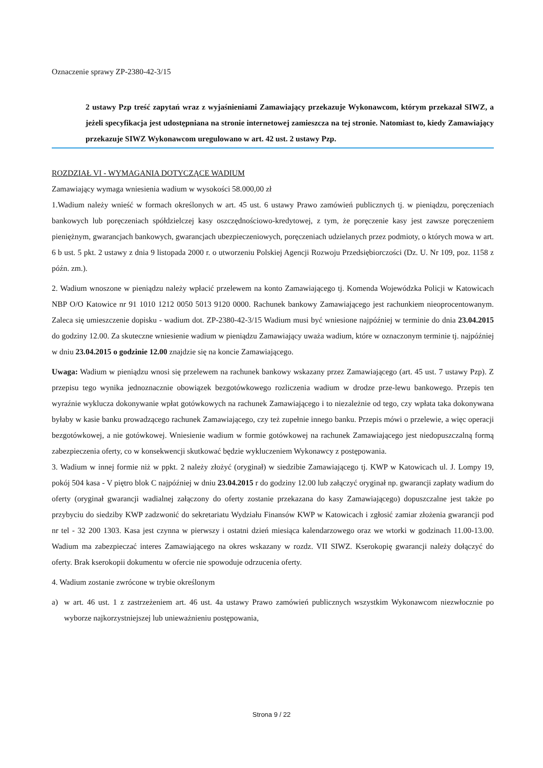Oznaczenie sprawy ZP-2380-42-3/15
2 ustawy Pzp treść zapytań wraz z wyjaśnieniami Zamawiający przekazuje Wykonawcom, którym przekazał SIWZ, a jeżeli specyfikacja jest udostępniana na stronie internetowej zamieszcza na tej stronie. Natomiast to, kiedy Zamawiający przekazuje SIWZ Wykonawcom uregulowano w art. 42 ust. 2 ustawy Pzp.
ROZDZIAŁ VI - WYMAGANIA DOTYCZĄCE WADIUM
Zamawiający wymaga wniesienia wadium w wysokości 58.000,00 zł
1.Wadium należy wnieść w formach określonych w art. 45 ust. 6 ustawy Prawo zamówień publicznych tj. w pieniądzu, poręczeniach bankowych lub poręczeniach spółdzielczej kasy oszczędnościowo-kredytowej, z tym, że poręczenie kasy jest zawsze poręczeniem pieniężnym, gwarancjach bankowych, gwarancjach ubezpieczeniowych, poręczeniach udzielanych przez podmioty, o których mowa w art. 6 b ust. 5 pkt. 2 ustawy z dnia 9 listopada 2000 r. o utworzeniu Polskiej Agencji Rozwoju Przedsiębiorczości (Dz. U. Nr 109, poz. 1158 z późn. zm.).
2. Wadium wnoszone w pieniądzu należy wpłacić przelewem na konto Zamawiającego tj. Komenda Wojewódzka Policji w Katowicach NBP O/O Katowice nr 91 1010 1212 0050 5013 9120 0000. Rachunek bankowy Zamawiającego jest rachunkiem nieoprocentowanym. Zaleca się umieszczenie dopisku - wadium dot. ZP-2380-42-3/15 Wadium musi być wniesione najpóźniej w terminie do dnia 23.04.2015 do godziny 12.00. Za skuteczne wniesienie wadium w pieniądzu Zamawiający uważa wadium, które w oznaczonym terminie tj. najpóźniej w dniu 23.04.2015 o godzinie 12.00 znajdzie się na koncie Zamawiającego.
Uwaga: Wadium w pieniądzu wnosi się przelewem na rachunek bankowy wskazany przez Zamawiającego (art. 45 ust. 7 ustawy Pzp). Z przepisu tego wynika jednoznacznie obowiązek bezgotówkowego rozliczenia wadium w drodze prze-lewu bankowego. Przepis ten wyraźnie wyklucza dokonywanie wpłat gotówkowych na rachunek Zamawiającego i to niezależnie od tego, czy wpłata taka dokonywana byłaby w kasie banku prowadzącego rachunek Zamawiającego, czy też zupełnie innego banku. Przepis mówi o przelewie, a więc operacji bezgotówkowej, a nie gotówkowej. Wniesienie wadium w formie gotówkowej na rachunek Zamawiającego jest niedopuszczalną formą zabezpieczenia oferty, co w konsekwencji skutkować będzie wykluczeniem Wykonawcy z postępowania.
3. Wadium w innej formie niż w ppkt. 2 należy złożyć (oryginał) w siedzibie Zamawiającego tj. KWP w Katowicach ul. J. Lompy 19, pokój 504 kasa - V piętro blok C najpóźniej w dniu 23.04.2015 r do godziny 12.00 lub załączyć oryginał np. gwarancji zapłaty wadium do oferty (oryginał gwarancji wadialnej załączony do oferty zostanie przekazana do kasy Zamawiającego) dopuszczalne jest także po przybyciu do siedziby KWP zadzwonić do sekretariatu Wydziału Finansów KWP w Katowicach i zgłosić zamiar złożenia gwarancji pod nr tel - 32 200 1303. Kasa jest czynna w pierwszy i ostatni dzień miesiąca kalendarzowego oraz we wtorki w godzinach 11.00-13.00. Wadium ma zabezpieczać interes Zamawiającego na okres wskazany w rozdz. VII SIWZ. Kserokopię gwarancji należy dołączyć do oferty. Brak kserokopii dokumentu w ofercie nie spowoduje odrzucenia oferty.
4. Wadium zostanie zwrócone w trybie określonym
a) w art. 46 ust. 1 z zastrzeżeniem art. 46 ust. 4a ustawy Prawo zamówień publicznych wszystkim Wykonawcom niezwłocznie po wyborze najkorzystniejszej lub unieważnieniu postępowania,
Strona 9 / 22